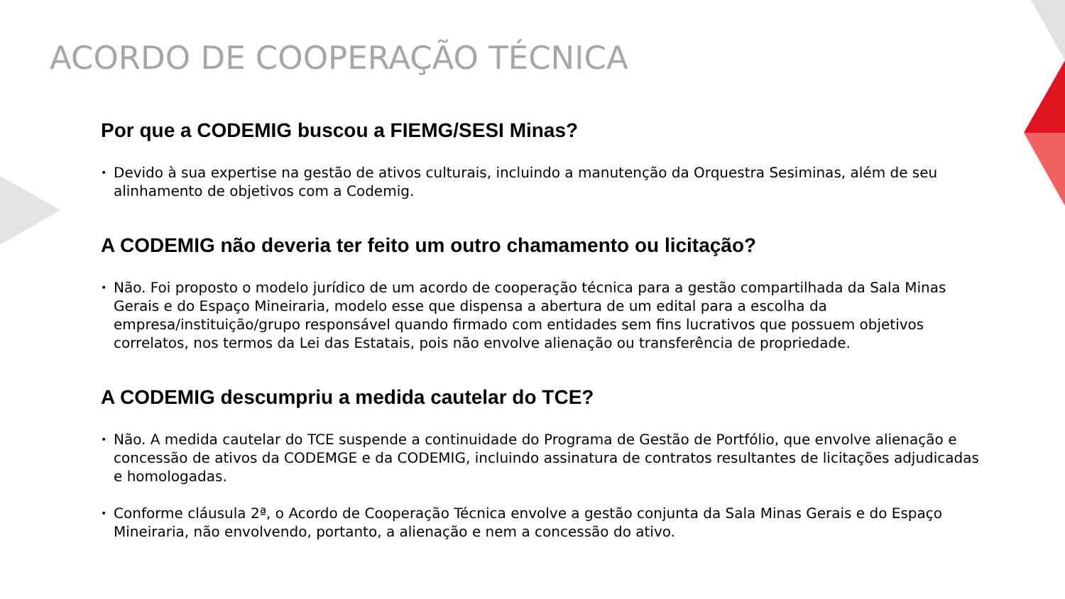ACORDO DE COOPERAÇÃO TÉCNICA
Por que a CODEMIG buscou a FIEMG/SESI Minas?
• Devido à sua expertise na gestão de ativos culturais, incluindo a manutenção da Orquestra Sesiminas, além de seu alinhamento de objetivos com a Codemig.
A CODEMIG não deveria ter feito um outro chamamento ou licitação?
• Não. Foi proposto o modelo jurídico de um acordo de cooperação técnica para a gestão compartilhada da Sala Minas Gerais e do Espaço Mineiraria, modelo esse que dispensa a abertura de um edital para a escolha da empresa/instituição/grupo responsável quando firmado com entidades sem fins lucrativos que possuem objetivos correlatos, nos termos da Lei das Estatais, pois não envolve alienação ou transferência de propriedade.
A CODEMIG descumpriu a medida cautelar do TCE?
• Não. A medida cautelar do TCE suspende a continuidade do Programa de Gestão de Portfólio, que envolve alienação e concessão de ativos da CODEMGE e da CODEMIG, incluindo assinatura de contratos resultantes de licitações adjudicadas e homologadas.
• Conforme cláusula 2ª, o Acordo de Cooperação Técnica envolve a gestão conjunta da Sala Minas Gerais e do Espaço Mineiraria, não envolvendo, portanto, a alienação e nem a concessão do ativo.